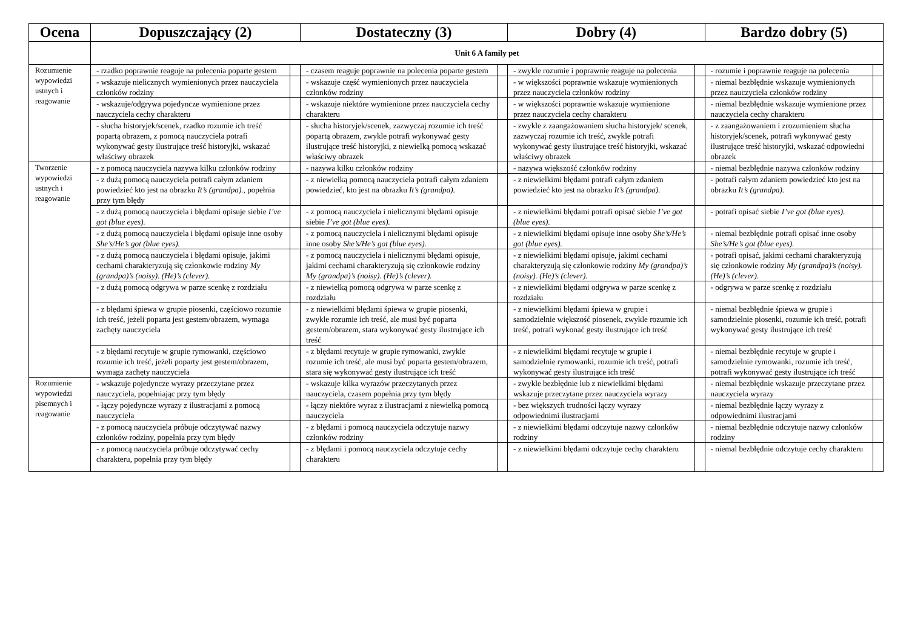| Ocena | Dopuszczający (2) | | Dostateczny (3) | | Dobry (4) | | Bardzo dobry (5) | |
| --- | --- | --- | --- | --- | --- | --- | --- | --- |
| | Unit 6 A family pet | | | | | | | |
| Rozumienie wypowiedzi ustnych i reagowanie | - rzadko poprawnie reaguje na polecenia poparte gestem | | - czasem reaguje poprawnie na polecenia poparte gestem | | - zwykle rozumie i poprawnie reaguje na polecenia | | - rozumie i poprawnie reaguje na polecenia | |
| | - wskazuje nielicznych wymienionych przez nauczyciela członków rodziny | | - wskazuje część wymienionych przez nauczyciela członków rodziny | | - w większości poprawnie wskazuje wymienionych przez nauczyciela członków rodziny | | - niemal bezbłędnie wskazuje wymienionych przez nauczyciela członków rodziny | |
| | - wskazuje/odgrywa pojedyncze wymienione przez nauczyciela cechy charakteru | | - wskazuje niektóre wymienione przez nauczyciela cechy charakteru | | - w większości poprawnie wskazuje wymienione przez nauczyciela cechy charakteru | | - niemal bezbłędnie wskazuje wymienione przez nauczyciela cechy charakteru | |
| | - słucha historyjek/scenek, rzadko rozumie ich treść popartą obrazem, z pomocą nauczyciela potrafi wykonywać gesty ilustrujące treść historyjki, wskazać właściwy obrazek | | - słucha historyjek/scenek, zazwyczaj rozumie ich treść popartą obrazem, zwykle potrafi wykonywać gesty ilustrujące treść historyjki, z niewielką pomocą wskazać właściwy obrazek | | - zwykle z zaangażowaniem słucha historyjek/ scenek, zazwyczaj rozumie ich treść, zwykle potrafi wykonywać gesty ilustrujące treść historyjki, wskazać właściwy obrazek | | - z zaangażowaniem i zrozumieniem słucha historyjek/scenek, potrafi wykonywać gesty ilustrujące treść historyjki, wskazać odpowiedni obrazek | |
| Tworzenie wypowiedzi ustnych i reagowanie | - z pomocą nauczyciela nazywa kilku członków rodziny | | - nazywa kilku członków rodziny | | - nazywa większość członków rodziny | | - niemal bezbłędnie nazywa członków rodziny | |
| | - z dużą pomocą nauczyciela potrafi całym zdaniem powiedzieć kto jest na obrazku It’s (grandpa). , popełnia przy tym błędy | | - z niewielką pomocą nauczyciela potrafi całym zdaniem powiedzieć, kto jest na obrazku It’s (grandpa). | | - z niewielkimi błędami potrafi całym zdaniem powiedzieć kto jest na obrazku It’s (grandpa). | | - potrafi całym zdaniem powiedzieć kto jest na obrazku It’s (grandpa). | |
| | - z dużą pomocą nauczyciela i błędami opisuje siebie I’ve got (blue eyes). | | - z pomocą nauczyciela i nielicznymi błędami opisuje siebie I’ve got (blue eyes). | | - z niewielkimi błędami potrafi opisać siebie I’ve got (blue eyes). | | - potrafi opisać siebie I’ve got (blue eyes). | |
| | - z dużą pomocą nauczyciela i błędami opisuje inne osoby She’s/He’s got (blue eyes). | | - z pomocą nauczyciela i nielicznymi błędami opisuje inne osoby She’s/He’s got (blue eyes). | | - z niewielkimi błędami opisuje inne osoby She’s/He’s got (blue eyes). | | - niemal bezbłędnie potrafi opisać inne osoby She’s/He’s got (blue eyes). | |
| | - z dużą pomocą nauczyciela i błędami opisuje, jakimi cechami charakteryzują się członkowie rodziny My (grandpa)’s (noisy). (He)’s (clever). | | - z pomocą nauczyciela i nielicznymi błędami opisuje, jakimi cechami charakteryzują się członkowie rodziny My (grandpa)’s (noisy). (He)’s (clever). | | - z niewielkimi błędami opisuje, jakimi cechami charakteryzują się członkowie rodziny My (grandpa)’s (noisy). (He)’s (clever). | | - potrafi opisać, jakimi cechami charakteryzują się członkowie rodziny My (grandpa)’s (noisy). (He)’s (clever). | |
| | - z dużą pomocą odgrywa w parze scenkę z rozdziału | | - z niewielką pomocą odgrywa w parze scenkę z rozdziału | | - z niewielkimi błędami odgrywa w parze scenkę z rozdziału | | - odgrywa w parze scenkę z rozdziału | |
| | - z błędami śpiewa w grupie piosenki, częściowo rozumie ich treść, jeżeli poparta jest gestem/obrazem, wymaga zachęty nauczyciela | | - z niewielkimi błędami śpiewa w grupie piosenki, zwykle rozumie ich treść, ale musi być poparta gestem/obrazem, stara wykonywać gesty ilustrujące ich treść | | - z niewielkimi błędami śpiewa w grupie i samodzielnie większość piosenek, zwykle rozumie ich treść, potrafi wykonać gesty ilustrujące ich treść | | - niemal bezbłędnie śpiewa w grupie i samodzielnie piosenki, rozumie ich treść, potrafi wykonywać gesty ilustrujące ich treść | |
| | - z błędami recytuje w grupie rymowanki, częściowo rozumie ich treść, jeżeli poparty jest gestem/obrazem, wymaga zachęty nauczyciela | | - z błędami recytuje w grupie rymowanki, zwykle rozumie ich treść, ale musi być poparta gestem/obrazem, stara się wykonywać gesty ilustrujące ich treść | | - z niewielkimi błędami recytuje w grupie i samodzielnie rymowanki, rozumie ich treść, potrafi wykonywać gesty ilustrujące ich treść | | - niemal bezbłędnie recytuje w grupie i samodzielnie rymowanki, rozumie ich treść, potrafi wykonywać gesty ilustrujące ich treść | |
| Rozumienie wypowiedzi pisemnych i reagowanie | - wskazuje pojedyncze wyrazy przeczytane przez nauczyciela, popełniając przy tym błędy | | - wskazuje kilka wyrazów przeczytanych przez nauczyciela, czasem popełnia przy tym błędy | | - zwykle bezbłędnie lub z niewielkimi błędami wskazuje przeczytane przez nauczyciela wyrazy | | - niemal bezbłędnie wskazuje przeczytane przez nauczyciela wyrazy | |
| | - łączy pojedyncze wyrazy z ilustracjami z pomocą nauczyciela | | - łączy niektóre wyraz z ilustracjami z niewielką pomocą nauczyciela | | - bez większych trudności łączy wyrazy odpowiednimi ilustracjami | | - niemal bezbłędnie łączy wyrazy z odpowiednimi ilustracjami | |
| | - z pomocą nauczyciela próbuje odczytywać nazwy członków rodziny, popełnia przy tym błędy | | - z błędami i pomocą nauczyciela odczytuje nazwy członków rodziny | | - z niewielkimi błędami odczytuje nazwy członków rodziny | | - niemal bezbłędnie odczytuje nazwy członków rodziny | |
| | - z pomocą nauczyciela próbuje odczytywać cechy charakteru, popełnia przy tym błędy | | - z błędami i pomocą nauczyciela odczytuje cechy charakteru | | - z niewielkimi błędami odczytuje cechy charakteru | | - niemal bezbłędnie odczytuje cechy charakteru | |